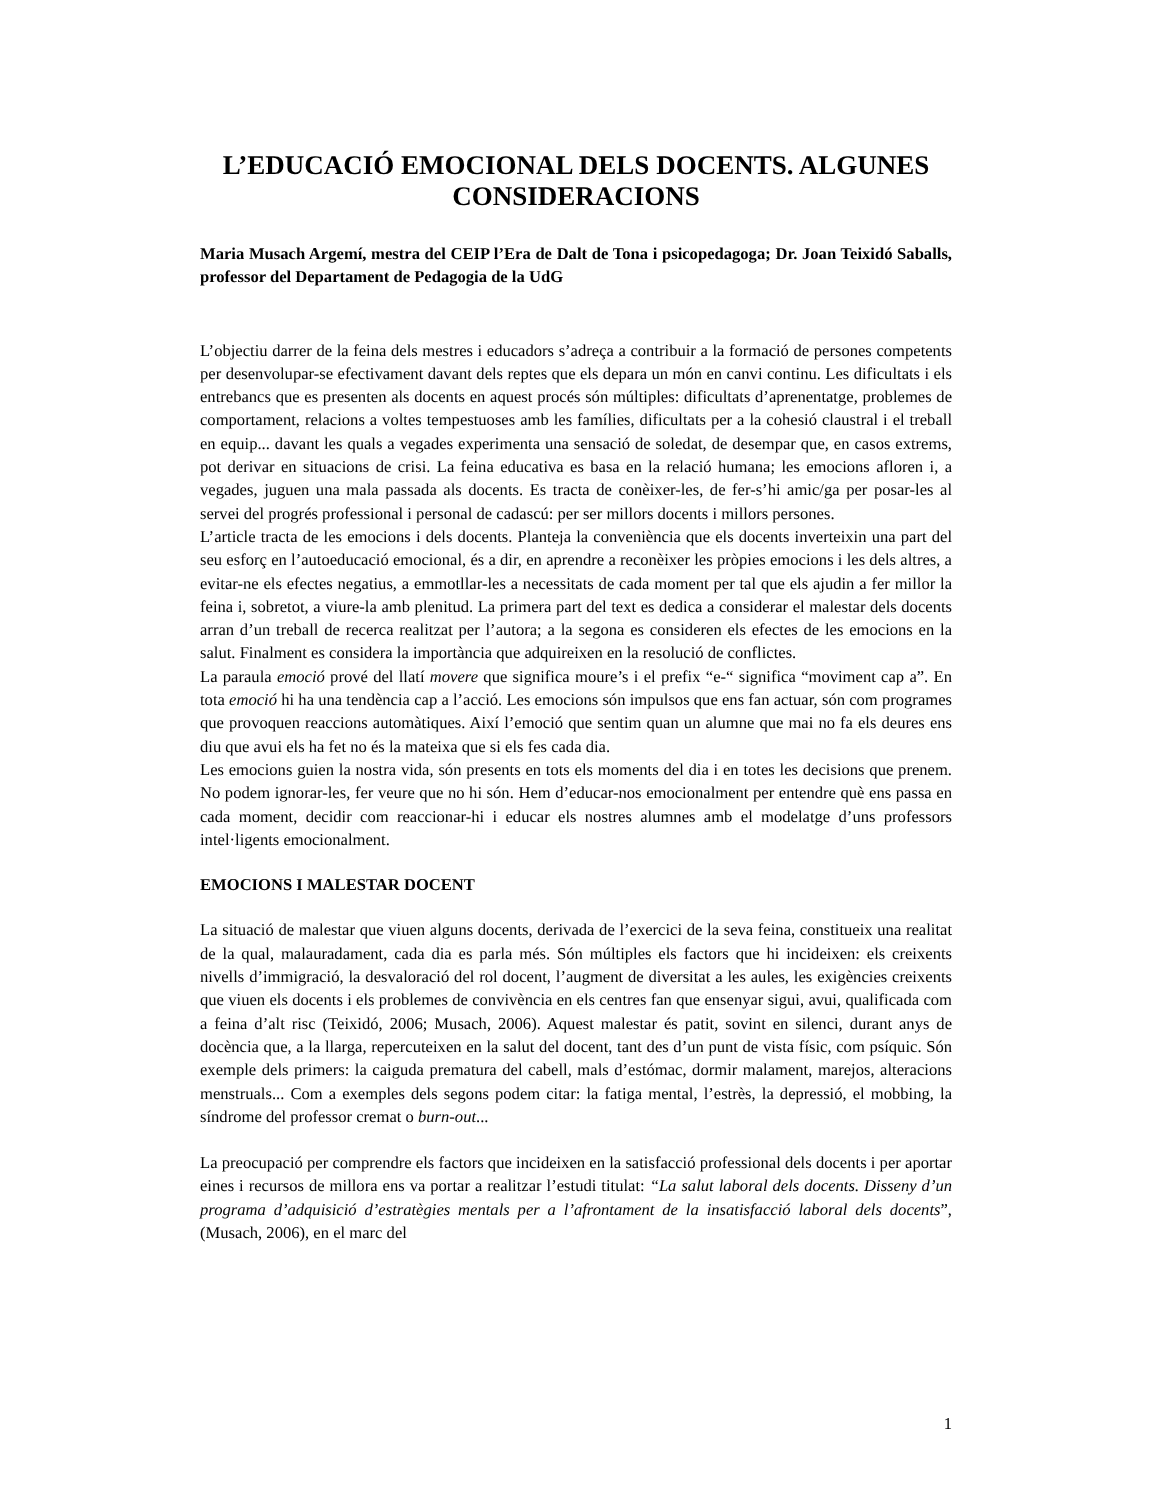L’EDUCACIÓ EMOCIONAL DELS DOCENTS. ALGUNES CONSIDERACIONS
Maria Musach Argemí, mestra del CEIP l’Era de Dalt de Tona i psicopedagoga; Dr. Joan Teixidó Saballs, professor del Departament de Pedagogia de la UdG
L’objectiu darrer de la feina dels mestres i educadors s’adreça a contribuir a la formació de persones competents per desenvolupar-se efectivament davant dels reptes que els depara un món en canvi continu. Les dificultats i els entrebancs que es presenten als docents en aquest procés són múltiples: dificultats d’aprenentatge, problemes de comportament, relacions a voltes tempestuoses amb les famílies, dificultats per a la cohesió claustral i el treball en equip... davant les quals a vegades experimenta una sensació de soledat, de desempar que, en casos extrems, pot derivar en situacions de crisi. La feina educativa es basa en la relació humana; les emocions afloren i, a vegades, juguen una mala passada als docents. Es tracta de conèixer-les, de fer-s’hi amic/ga per posar-les al servei del progrés professional i personal de cadascú: per ser millors docents i millors persones.
L’article tracta de les emocions i dels docents. Planteja la conveniència que els docents inverteixin una part del seu esforç en l’autoeducació emocional, és a dir, en aprendre a reconèixer les pròpies emocions i les dels altres, a evitar-ne els efectes negatius, a emmotllar-les a necessitats de cada moment per tal que els ajudin a fer millor la feina i, sobretot, a viure-la amb plenitud. La primera part del text es dedica a considerar el malestar dels docents arran d’un treball de recerca realitzat per l’autora; a la segona es consideren els efectes de les emocions en la salut. Finalment es considera la importància que adquireixen en la resolució de conflictes.
La paraula emoció prové del llatí movere que significa moure’s i el prefix “e-“ significa “moviment cap a”. En tota emoció hi ha una tendència cap a l’acció. Les emocions són impulsos que ens fan actuar, són com programes que provoquen reaccions automàtiques. Així l’emoció que sentim quan un alumne que mai no fa els deures ens diu que avui els ha fet no és la mateixa que si els fes cada dia.
Les emocions guien la nostra vida, són presents en tots els moments del dia i en totes les decisions que prenem. No podem ignorar-les, fer veure que no hi són. Hem d’educar-nos emocionalment per entendre què ens passa en cada moment, decidir com reaccionar-hi i educar els nostres alumnes amb el modelatge d’uns professors intel·ligents emocionalment.
EMOCIONS I MALESTAR DOCENT
La situació de malestar que viuen alguns docents, derivada de l’exercici de la seva feina, constitueix una realitat de la qual, malauradament, cada dia es parla més. Són múltiples els factors que hi incideixen: els creixents nivells d’immigració, la desvaloració del rol docent, l’augment de diversitat a les aules, les exigències creixents que viuen els docents i els problemes de convivència en els centres fan que ensenyar sigui, avui, qualificada com a feina d’alt risc (Teixidó, 2006; Musach, 2006). Aquest malestar és patit, sovint en silenci, durant anys de docència que, a la llarga, repercuteixen en la salut del docent, tant des d’un punt de vista físic, com psíquic. Són exemple dels primers: la caiguda prematura del cabell, mals d’estómac, dormir malament, marejos, alteracions menstruals... Com a exemples dels segons podem citar: la fatiga mental, l’estrès, la depressió, el mobbing, la síndrome del professor cremat o burn-out...
La preocupació per comprendre els factors que incideixen en la satisfacció professional dels docents i per aportar eines i recursos de millora ens va portar a realitzar l’estudi titulat: “La salut laboral dels docents. Disseny d’un programa d’adquisició d’estratègies mentals per a l’afrontament de la insatisfacció laboral dels docents”, (Musach, 2006), en el marc del
1